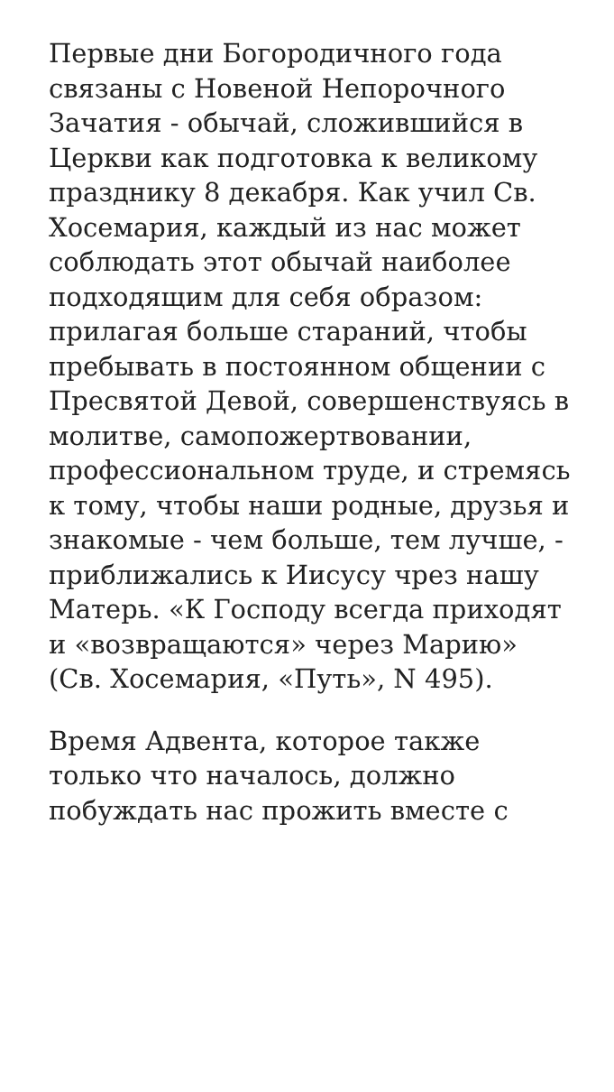Первые дни Богородичного года связаны с Новеной Непорочного Зачатия - обычай, сложившийся в Церкви как подготовка к великому празднику 8 декабря. Как учил Св. Хосемария, каждый из нас может соблюдать этот обычай наиболее подходящим для себя образом: прилагая больше стараний, чтобы пребывать в постоянном общении с Пресвятой Девой, совершенствуясь в молитве, самопожертвовании, профессиональном труде, и стремясь к тому, чтобы наши родные, друзья и знакомые - чем больше, тем лучше, - приближались к Иисусу чрез нашу Матерь. «К Господу всегда приходят и «возвращаются» через Марию» (Св. Хосемария, «Путь», N 495).
Время Адвента, которое также только что началось, должно побуждать нас прожить вместе с